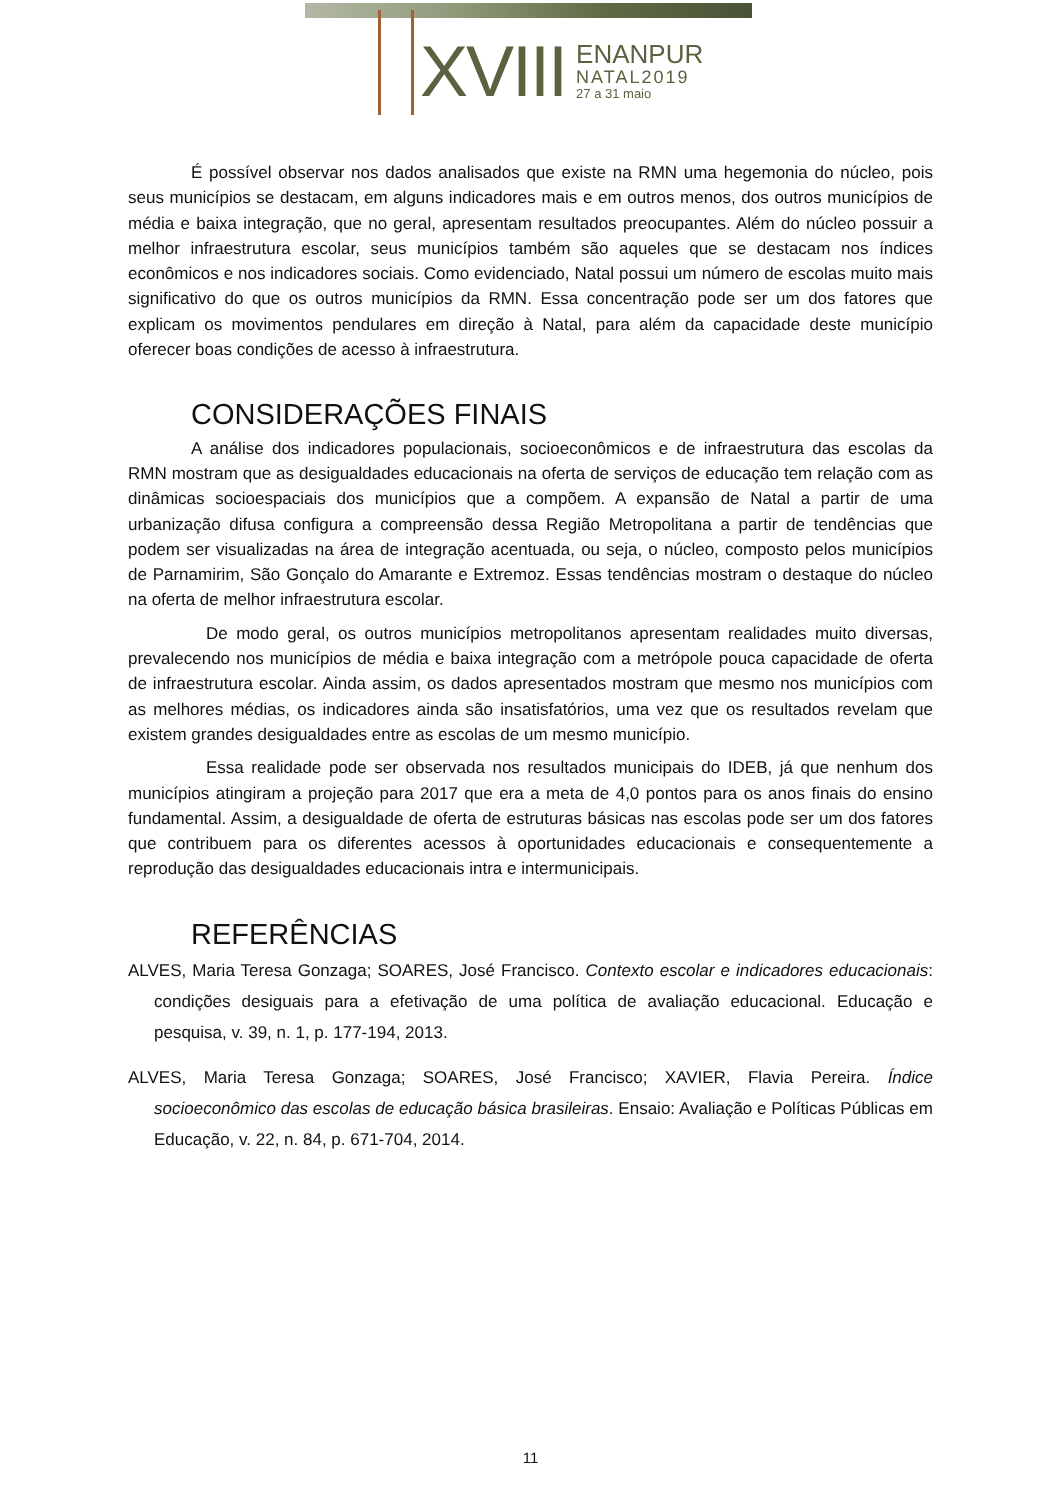XVIII
ENANPUR
NATAL2019
27 a 31 maio
É possível observar nos dados analisados que existe na RMN uma hegemonia do núcleo, pois seus municípios se destacam, em alguns indicadores mais e em outros menos, dos outros municípios de média e baixa integração, que no geral, apresentam resultados preocupantes. Além do núcleo possuir a melhor infraestrutura escolar, seus municípios também são aqueles que se destacam nos índices econômicos e nos indicadores sociais. Como evidenciado, Natal possui um número de escolas muito mais significativo do que os outros municípios da RMN. Essa concentração pode ser um dos fatores que explicam os movimentos pendulares em direção à Natal, para além da capacidade deste município oferecer boas condições de acesso à infraestrutura.
CONSIDERAÇÕES FINAIS
A análise dos indicadores populacionais, socioeconômicos e de infraestrutura das escolas da RMN mostram que as desigualdades educacionais na oferta de serviços de educação tem relação com as dinâmicas socioespaciais dos municípios que a compõem. A expansão de Natal a partir de uma urbanização difusa configura a compreensão dessa Região Metropolitana a partir de tendências que podem ser visualizadas na área de integração acentuada, ou seja, o núcleo, composto pelos municípios de Parnamirim, São Gonçalo do Amarante e Extremoz. Essas tendências mostram o destaque do núcleo na oferta de melhor infraestrutura escolar.
De modo geral, os outros municípios metropolitanos apresentam realidades muito diversas, prevalecendo nos municípios de média e baixa integração com a metrópole pouca capacidade de oferta de infraestrutura escolar. Ainda assim, os dados apresentados mostram que mesmo nos municípios com as melhores médias, os indicadores ainda são insatisfatórios, uma vez que os resultados revelam que existem grandes desigualdades entre as escolas de um mesmo município.
Essa realidade pode ser observada nos resultados municipais do IDEB, já que nenhum dos municípios atingiram a projeção para 2017 que era a meta de 4,0 pontos para os anos finais do ensino fundamental. Assim, a desigualdade de oferta de estruturas básicas nas escolas pode ser um dos fatores que contribuem para os diferentes acessos à oportunidades educacionais e consequentemente a reprodução das desigualdades educacionais intra e intermunicipais.
REFERÊNCIAS
ALVES, Maria Teresa Gonzaga; SOARES, José Francisco. Contexto escolar e indicadores educacionais: condições desiguais para a efetivação de uma política de avaliação educacional. Educação e pesquisa, v. 39, n. 1, p. 177-194, 2013.
ALVES, Maria Teresa Gonzaga; SOARES, José Francisco; XAVIER, Flavia Pereira. Índice socioeconômico das escolas de educação básica brasileiras. Ensaio: Avaliação e Políticas Públicas em Educação, v. 22, n. 84, p. 671-704, 2014.
11